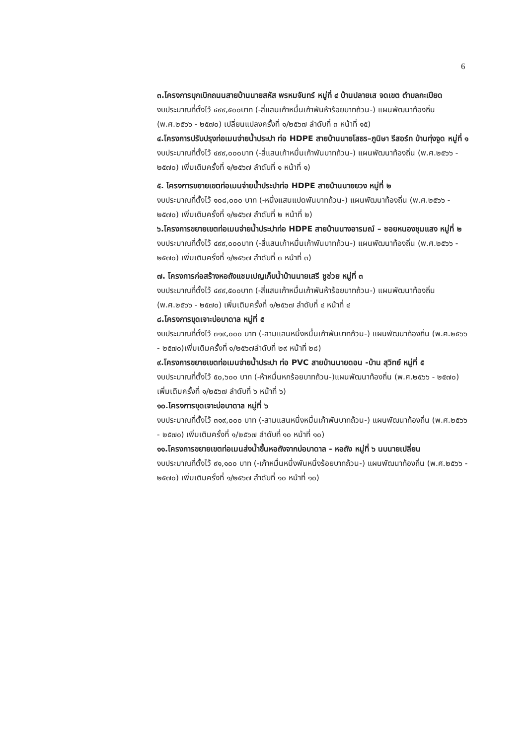6
๓.โครงการบุกเบิกถนนสายบ้านนายสหัส พรหมจันทร์ หมู่ที่ ๔ บ้านปลายเส จดเขต ตำบลกะเปียด
งบประมาณที่ตั้งไว้ ๔๙๙,๕๐๐บาท (-สี่แสนเก้าหมื่นเก้าพันห้าร้อยบาทถ้วน-) แผนพัฒนาท้องถิ่น (พ.ศ.๒๕๖๖ - ๒๕๗๐) เปลี่ยนแปลงครั้งที่ ๑/๒๕๖๗ ลำดับที่ ๓ หน้าที่ ๑๕)
๔.โครงการปรับปรุงท่อเมนจ่ายน้ำประปา ท่อ HDPE สายบ้านนายโสธร–ภูนิษา รีสอร์ท บ้านทุ่งจูด หมู่ที่ ๑
งบประมาณที่ตั้งไว้ ๔๙๙,๐๐๐บาท (-สี่แสนเก้าหมื่นเก้าพันบาทถ้วน-) แผนพัฒนาท้องถิ่น (พ.ศ.๒๕๖๖ - ๒๕๗๐) เพิ่มเติมครั้งที่ ๑/๒๕๖๗ ลำดับที่ ๑ หน้าที่ ๑)
๕. โครงการขยายเขตท่อเมนจ่ายน้ำประปาท่อ HDPE สายบ้านนายยวง หมู่ที่ ๒
งบประมาณที่ตั้งไว้ ๑๐๘,๐๐๐ บาท (-หนึ่งแสนแปดพันบาทถ้วน-) แผนพัฒนาท้องถิ่น (พ.ศ.๒๕๖๖ - ๒๕๗๐) เพิ่มเติมครั้งที่ ๑/๒๕๖๗ ลำดับที่ ๒ หน้าที่ ๒)
๖.โครงการขยายเขตท่อเมนจ่ายน้ำประปาท่อ HDPE สายบ้านนางอารมณ์ – ซอยหนองชุมแสง หมู่ที่ ๒
งบประมาณที่ตั้งไว้ ๔๙๙,๐๐๐บาท (-สี่แสนเก้าหมื่นเก้าพันบาทถ้วน-) แผนพัฒนาท้องถิ่น (พ.ศ.๒๕๖๖ - ๒๕๗๐) เพิ่มเติมครั้งที่ ๑/๒๕๖๗ ลำดับที่ ๓ หน้าที่ ๓)
๗. โครงการก่อสร้างหอถังแชมเปญเก็บน้ำบ้านนายเสรี ชูช่วย หมู่ที่ ๓
งบประมาณที่ตั้งไว้ ๔๙๙,๕๐๐บาท (-สี่แสนเก้าหมื่นเก้าพันห้าร้อยบาทถ้วน-) แผนพัฒนาท้องถิ่น (พ.ศ.๒๕๖๖ - ๒๕๗๐) เพิ่มเติมครั้งที่ ๑/๒๕๖๗ ลำดับที่ ๔ หน้าที่ ๔
๘.โครงการขุดเจาะบ่อบาดาล หมู่ที่ ๕
งบประมาณที่ตั้งไว้ ๓๑๙,๐๐๐ บาท (-สามแสนหนึ่งหมื่นเก้าพันบาทถ้วน-) แผนพัฒนาท้องถิ่น (พ.ศ.๒๕๖๖ - ๒๕๗๐)เพิ่มเติมครั้งที่ ๑/๒๕๖๗ลำดับที่ ๒๙ หน้าที่ ๒๘)
๙.โครงการขยายเขตท่อเมนจ่ายน้ำประปา ท่อ PVC สายบ้านนายดอน -บ้าน สุวิทย์ หมู่ที่ ๕
งบประมาณที่ตั้งไว้ ๕๐,๖๐๐ บาท (-ห้าหมื่นหกร้อยบาทถ้วน-)แผนพัฒนาท้องถิ่น (พ.ศ.๒๕๖๖ - ๒๕๗๐) เพิ่มเติมครั้งที่ ๑/๒๕๖๗ ลำดับที่ ๖ หน้าที่ ๖)
๑๐.โครงการขุดเจาะบ่อบาดาล หมู่ที่ ๖
งบประมาณที่ตั้งไว้ ๓๑๙,๐๐๐ บาท (-สามแสนหนึ่งหมื่นเก้าพันบาทถ้วน-) แผนพัฒนาท้องถิ่น (พ.ศ.๒๕๖๖ - ๒๕๗๐) เพิ่มเติมครั้งที่ ๑/๒๕๖๗ ลำดับที่ ๑๐ หน้าที่ ๑๐)
๑๑.โครงการขยายเขตท่อเมนส่งน้ำขึ้นหอถังจากบ่อบาดาล - หอถัง หมู่ที่ ๖ นบนายเปลี่ยน
งบประมาณที่ตั้งไว้ ๙๑,๑๐๐ บาท (-เก้าหมื่นหนึ่งพันหนึ่งร้อยบาทถ้วน-) แผนพัฒนาท้องถิ่น (พ.ศ.๒๕๖๖ - ๒๕๗๐) เพิ่มเติมครั้งที่ ๑/๒๕๖๗ ลำดับที่ ๑๐ หน้าที่ ๑๐)